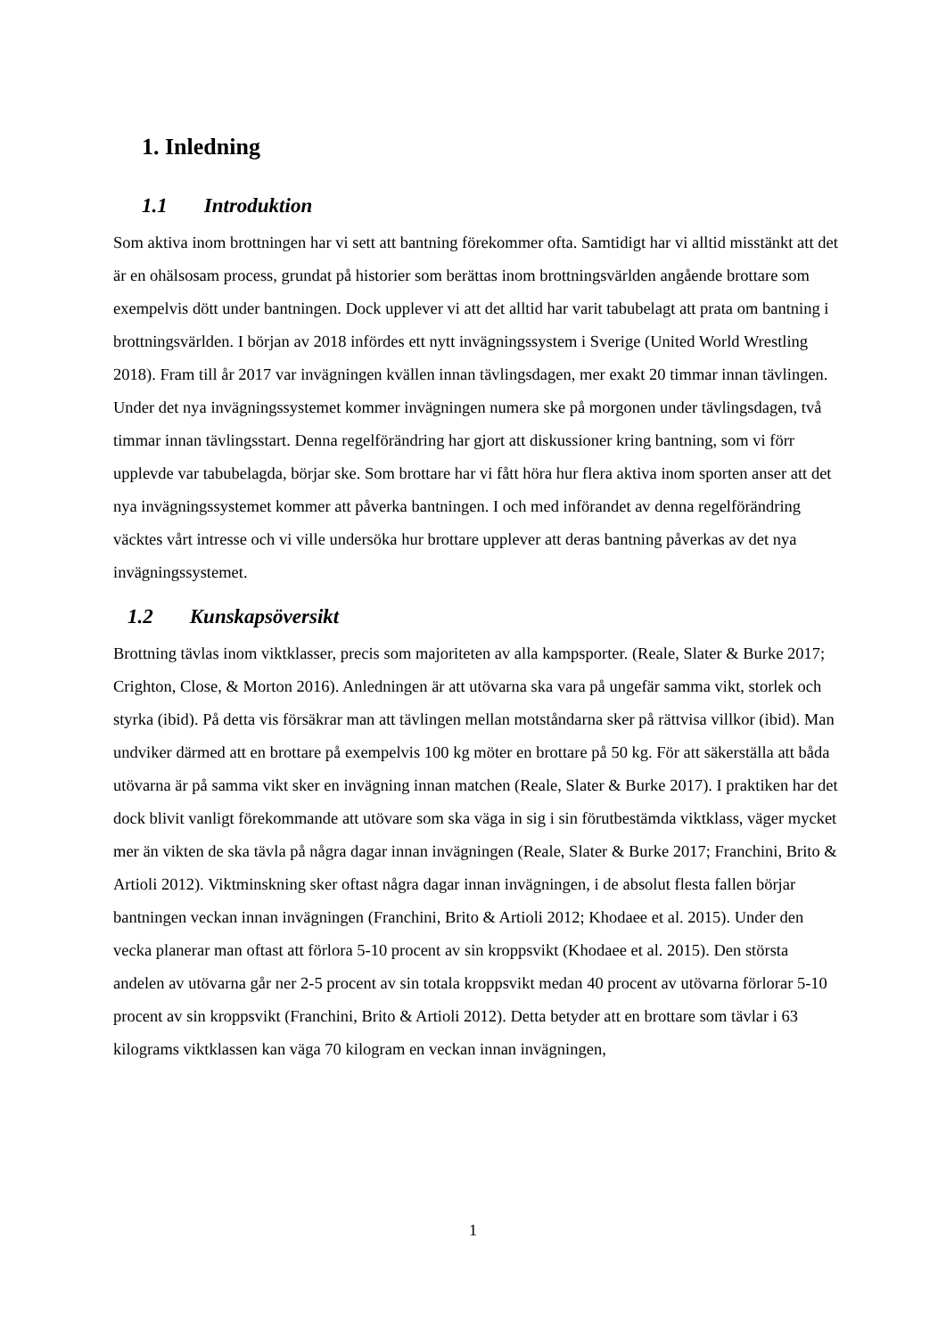1. Inledning
1.1 Introduktion
Som aktiva inom brottningen har vi sett att bantning förekommer ofta. Samtidigt har vi alltid misstänkt att det är en ohälsosam process, grundat på historier som berättas inom brottningsvärlden angående brottare som exempelvis dött under bantningen. Dock upplever vi att det alltid har varit tabubelagt att prata om bantning i brottningsvärlden. I början av 2018 infördes ett nytt invägningssystem i Sverige (United World Wrestling 2018). Fram till år 2017 var invägningen kvällen innan tävlingsdagen, mer exakt 20 timmar innan tävlingen. Under det nya invägningssystemet kommer invägningen numera ske på morgonen under tävlingsdagen, två timmar innan tävlingsstart. Denna regelförändring har gjort att diskussioner kring bantning, som vi förr upplevde var tabubelagda, börjar ske. Som brottare har vi fått höra hur flera aktiva inom sporten anser att det nya invägningssystemet kommer att påverka bantningen. I och med införandet av denna regelförändring väcktes vårt intresse och vi ville undersöka hur brottare upplever att deras bantning påverkas av det nya invägningssystemet.
1.2 Kunskapsöversikt
Brottning tävlas inom viktklasser, precis som majoriteten av alla kampsporter. (Reale, Slater & Burke 2017; Crighton, Close, & Morton 2016). Anledningen är att utövarna ska vara på ungefär samma vikt, storlek och styrka (ibid). På detta vis försäkrar man att tävlingen mellan motståndarna sker på rättvisa villkor (ibid). Man undviker därmed att en brottare på exempelvis 100 kg möter en brottare på 50 kg. För att säkerställa att båda utövarna är på samma vikt sker en invägning innan matchen (Reale, Slater & Burke 2017). I praktiken har det dock blivit vanligt förekommande att utövare som ska väga in sig i sin förutbestämda viktklass, väger mycket mer än vikten de ska tävla på några dagar innan invägningen (Reale, Slater & Burke 2017; Franchini, Brito & Artioli 2012). Viktminskning sker oftast några dagar innan invägningen, i de absolut flesta fallen börjar bantningen veckan innan invägningen (Franchini, Brito & Artioli 2012; Khodaee et al. 2015). Under den vecka planerar man oftast att förlora 5-10 procent av sin kroppsvikt (Khodaee et al. 2015). Den största andelen av utövarna går ner 2-5 procent av sin totala kroppsvikt medan 40 procent av utövarna förlorar 5-10 procent av sin kroppsvikt (Franchini, Brito & Artioli 2012). Detta betyder att en brottare som tävlar i 63 kilograms viktklassen kan väga 70 kilogram en veckan innan invägningen,
1